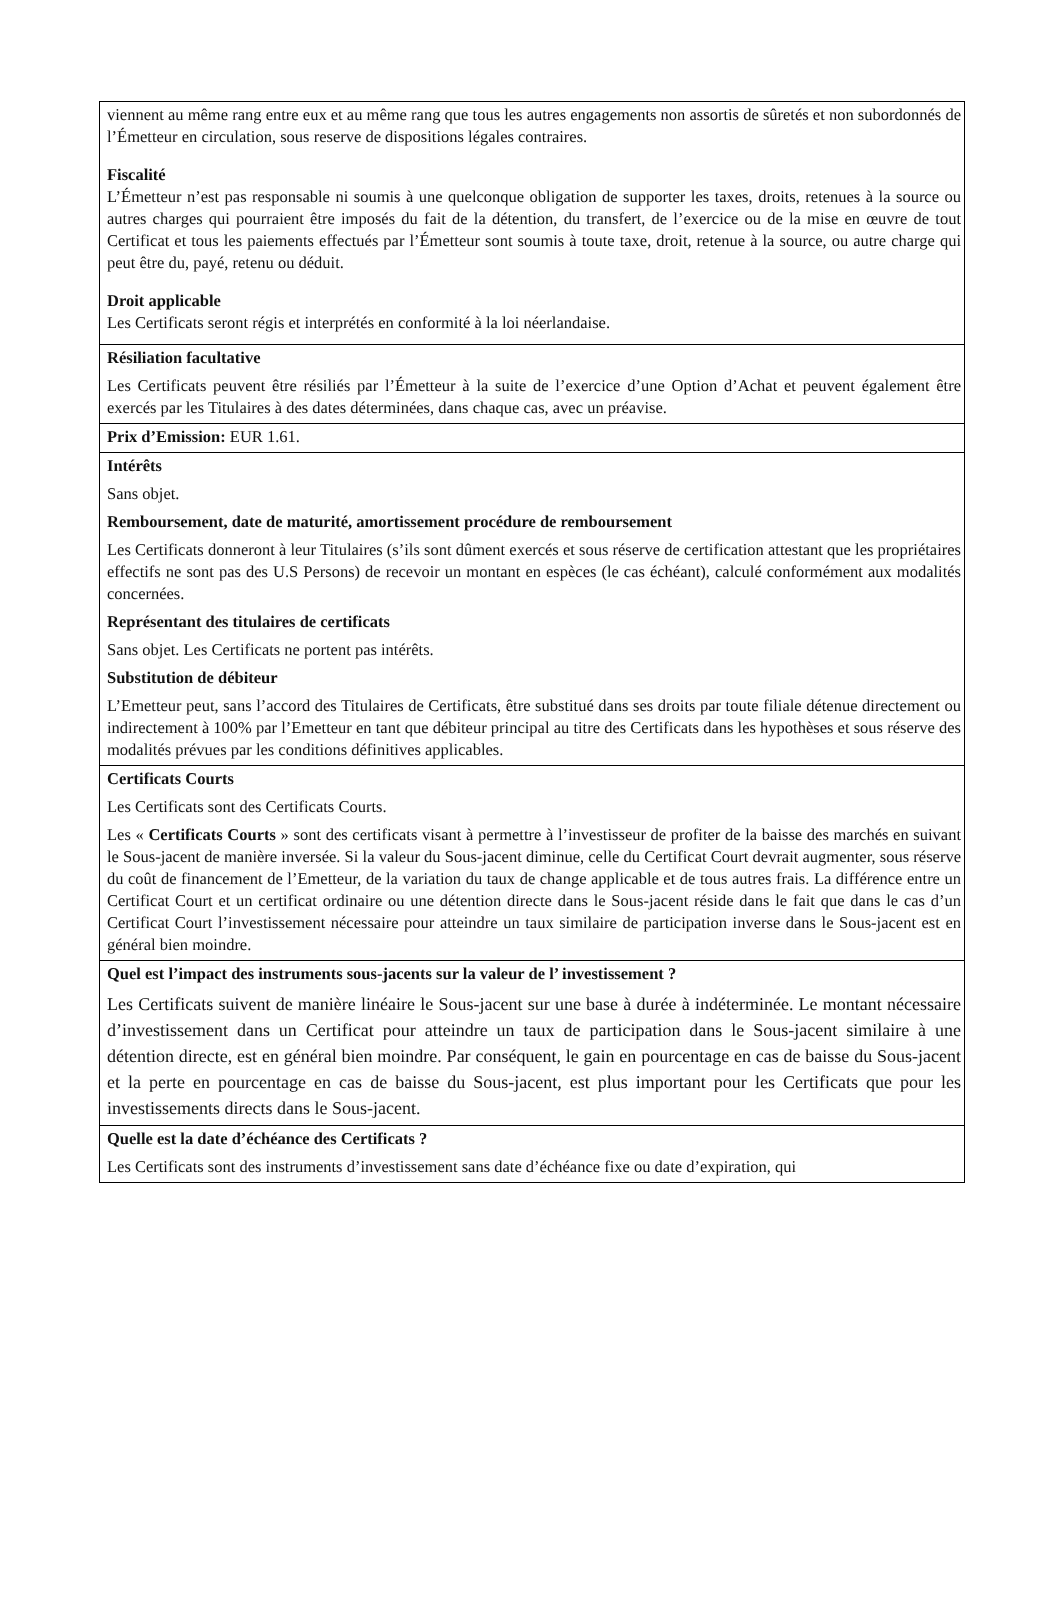| viennent au même rang entre eux et au même rang que tous les autres engagements non assortis de sûretés et non subordonnés de l’Émetteur en circulation, sous reserve de dispositions légales contraires. Fiscalité L’Émetteur n’est pas responsable ni soumis à une quelconque obligation de supporter les taxes, droits, retenues à la source ou autres charges qui pourraient être imposés du fait de la détention, du transfert, de l’exercice ou de la mise en œuvre de tout Certificat et tous les paiements effectués par l’Émetteur sont soumis à toute taxe, droit, retenue à la source, ou autre charge qui peut être du, payé, retenu ou déduit. Droit applicable Les Certificats seront régis et interprétés en conformité à la loi néerlandaise. |
| Résiliation facultative Les Certificats peuvent être résiliés par l’Émetteur à la suite de l’exercice d’une Option d’Achat et peuvent également être exercés par les Titulaires à des dates déterminées, dans chaque cas, avec un préavise. |
| Prix d’Emission: EUR 1.61. |
| Intérêts Sans objet. Remboursement, date de maturité, amortissement procédure de remboursement Les Certificats donneront à leur Titulaires (s’ils sont dûment exercés et sous réserve de certification attestant que les propriétaires effectifs ne sont pas des U.S Persons) de recevoir un montant en espèces (le cas échéant), calculé conformément aux modalités concernées. Représentant des titulaires de certificats Sans objet. Les Certificats ne portent pas intérêts. Substitution de débiteur L’Emetteur peut, sans l’accord des Titulaires de Certificats, être substitué dans ses droits par toute filiale détenue directement ou indirectement à 100% par l’Emetteur en tant que débiteur principal au titre des Certificats dans les hypothèses et sous réserve des modalités prévues par les conditions définitives applicables. |
| Certificats Courts Les Certificats sont des Certificats Courts. Les « Certificats Courts » sont des certificats visant à permettre à l’investisseur de profiter de la baisse des marchés en suivant le Sous-jacent de manière inversée. Si la valeur du Sous-jacent diminue, celle du Certificat Court devrait augmenter, sous réserve du coût de financement de l’Emetteur, de la variation du taux de change applicable et de tous autres frais. La différence entre un Certificat Court et un certificat ordinaire ou une détention directe dans le Sous-jacent réside dans le fait que dans le cas d’un Certificat Court l’investissement nécessaire pour atteindre un taux similaire de participation inverse dans le Sous-jacent est en général bien moindre. |
| Quel est l’impact des instruments sous-jacents sur la valeur de l’ investissement ? Les Certificats suivent de manière linéaire le Sous-jacent sur une base à durée à indéterminée. Le montant nécessaire d’investissement dans un Certificat pour atteindre un taux de participation dans le Sous-jacent similaire à une détention directe, est en général bien moindre. Par conséquent, le gain en pourcentage en cas de baisse du Sous-jacent et la perte en pourcentage en cas de baisse du Sous-jacent, est plus important pour les Certificats que pour les investissements directs dans le Sous-jacent. |
| Quelle est la date d’échéance des Certificats ? Les Certificats sont des instruments d’investissement sans date d’échéance fixe ou date d’expiration, qui |